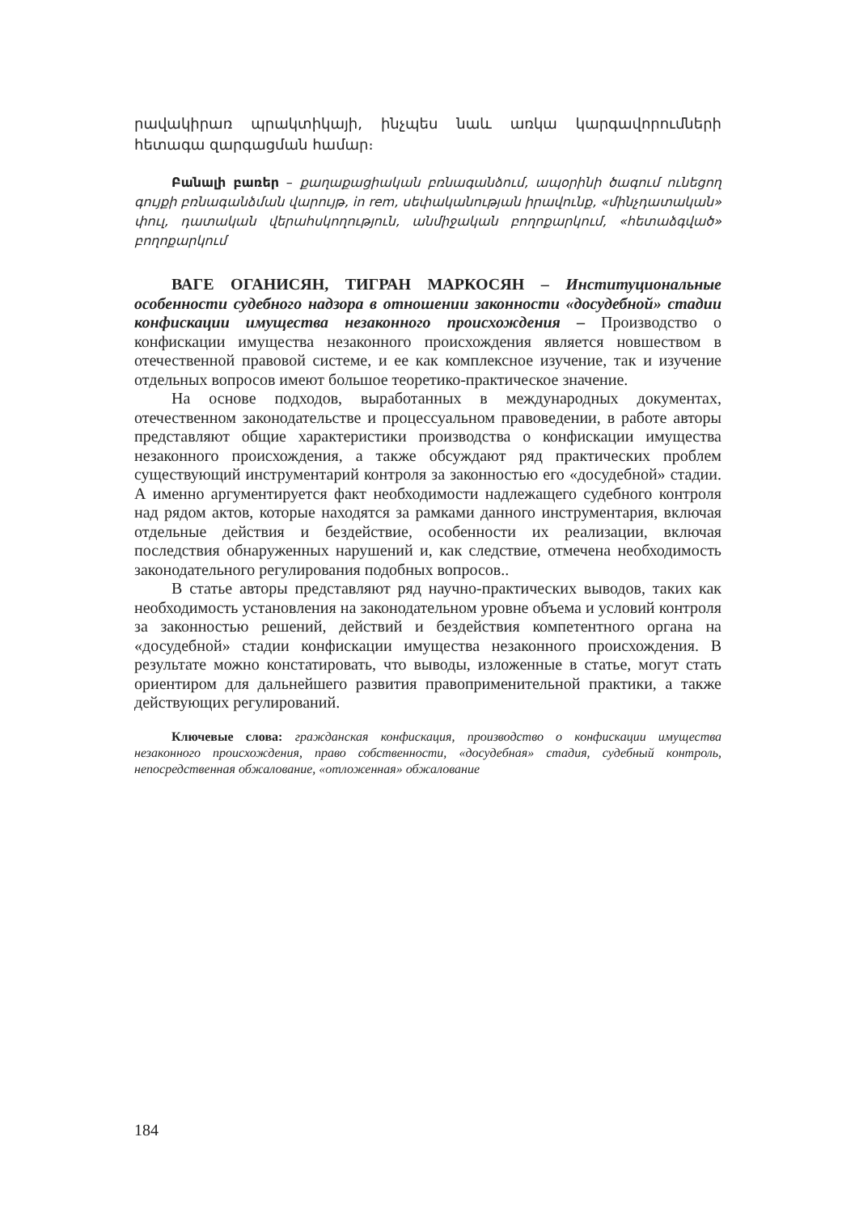րավակիրառ պրակտիկայի, ինչպես նաև առկա կարգավորումների հետագա զարգացման համար։
Բանալի բառեր – քաղաքացիական բռնագանձում, ապօրինի ծագում ունեցող գույքի բռնագանձման վարույթ, in rem, սեփականության իրավունք, «մինչդատական» փուլ, դատական վերահսկողություն, անմիջական բողոքարկում, «հետաձգված» բողոքարկում
ВАГЕ ОГАНИСЯН, ТИГРАН МАРКОСЯН – Институциональные особенности судебного надзора в отношении законности «досудебной» стадии конфискации имущества незаконного происхождения – Производство о конфискации имущества незаконного происхождения является новшеством в отечественной правовой системе, и ее как комплексное изучение, так и изучение отдельных вопросов имеют большое теоретико-практическое значение.
На основе подходов, выработанных в международных документах, отечественном законодательстве и процессуальном правоведении, в работе авторы представляют общие характеристики производства о конфискации имущества незаконного происхождения, а также обсуждают ряд практических проблем существующий инструментарий контроля за законностью его «досудебной» стадии. А именно аргументируется факт необходимости надлежащего судебного контроля над рядом актов, которые находятся за рамками данного инструментария, включая отдельные действия и бездействие, особенности их реализации, включая последствия обнаруженных нарушений и, как следствие, отмечена необходимость законодательного регулирования подобных вопросов..
В статье авторы представляют ряд научно-практических выводов, таких как необходимость установления на законодательном уровне объема и условий контроля за законностью решений, действий и бездействия компетентного органа на «досудебной» стадии конфискации имущества незаконного происхождения. В результате можно констатировать, что выводы, изложенные в статье, могут стать ориентиром для дальнейшего развития правоприменительной практики, а также действующих регулирований.
Ключевые слова: гражданская конфискация, производство о конфискации имущества незаконного происхождения, право собственности, «досудебная» стадия, судебный контроль, непосредственная обжалование, «отложенная» обжалование
184